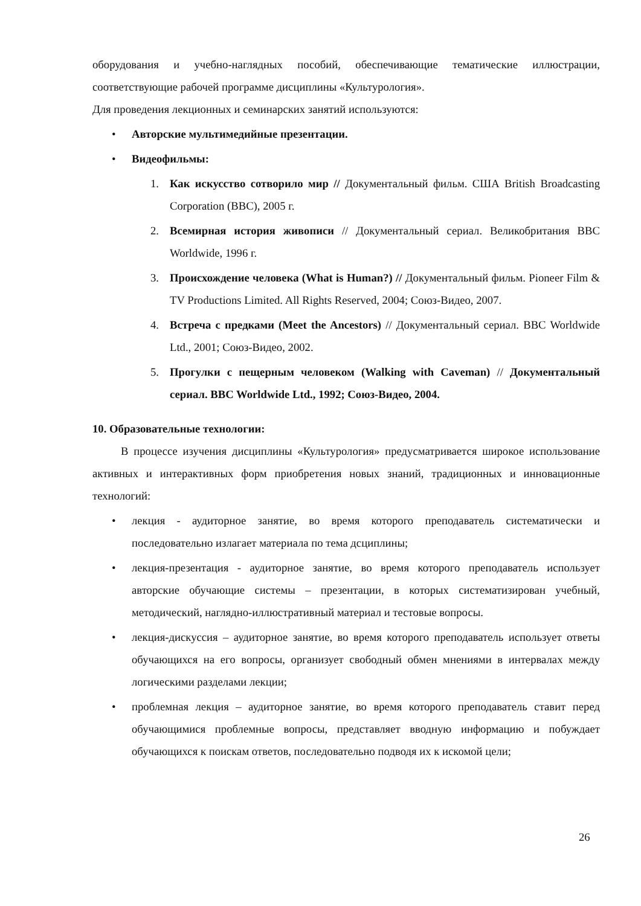оборудования и учебно-наглядных пособий, обеспечивающие тематические иллюстрации, соответствующие рабочей программе дисциплины «Культурология».
Для проведения лекционных и семинарских занятий используются:
• Авторские мультимедийные презентации.
• Видеофильмы:
1. Как искусство сотворило мир // Документальный фильм. США British Broadcasting Corporation (BBC), 2005 г.
2. Всемирная история живописи // Документальный сериал. Великобритания BBC Worldwide, 1996 г.
3. Происхождение человека (What is Human?) // Документальный фильм. Pioneer Film & TV Productions Limited. All Rights Reserved, 2004; Союз-Видео, 2007.
4. Встреча с предками (Meet the Ancestors) // Документальный сериал. BBC Worldwide Ltd., 2001; Союз-Видео, 2002.
5. Прогулки с пещерным человеком (Walking with Caveman) // Документальный сериал. BBC Worldwide Ltd., 1992; Союз-Видео, 2004.
10. Образовательные технологии:
В процессе изучения дисциплины «Культурология» предусматривается широкое использование активных и интерактивных форм приобретения новых знаний, традиционных и инновационные технологий:
• лекция - аудиторное занятие, во время которого преподаватель систематически и последовательно излагает материала по тема дсциплины;
• лекция-презентация - аудиторное занятие, во время которого преподаватель использует авторские обучающие системы – презентации, в которых систематизирован учебный, методический, наглядно-иллюстративный материал и тестовые вопросы.
• лекция-дискуссия – аудиторное занятие, во время которого преподаватель использует ответы обучающихся на его вопросы, организует свободный обмен мнениями в интервалах между логическими разделами лекции;
• проблемная лекция – аудиторное занятие, во время которого преподаватель ставит перед обучающимися проблемные вопросы, представляет вводную информацию и побуждает обучающихся к поискам ответов, последовательно подводя их к искомой цели;
26